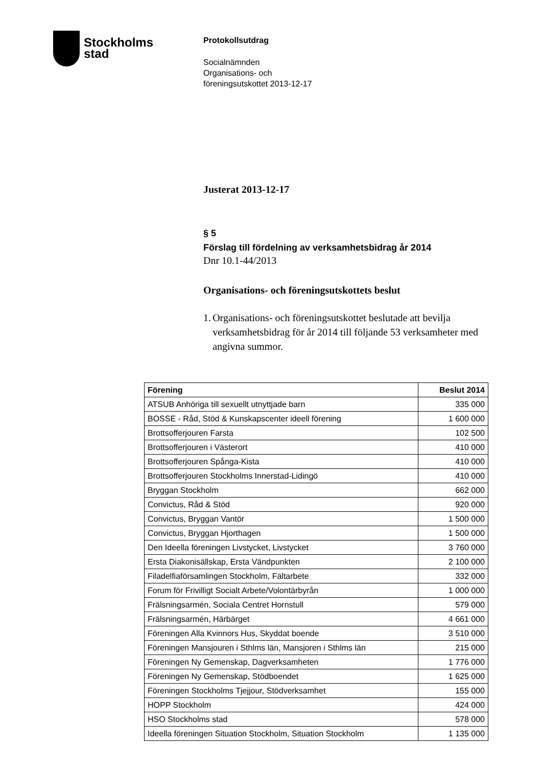Stockholms
stad
Protokollsutdrag
Socialnämnden
Organisations- och
föreningsutskottet 2013-12-17
Justerat 2013-12-17
§ 5
Förslag till fördelning av verksamhetsbidrag år 2014
Dnr 10.1-44/2013
Organisations- och föreningsutskottets beslut
1. Organisations- och föreningsutskottet beslutade att bevilja verksamhetsbidrag för år 2014 till följande 53 verksamheter med angivna summor.
| Förening | Beslut 2014 |
| --- | --- |
| ATSUB Anhöriga till sexuellt utnyttjade barn | 335 000 |
| BOSSE - Råd, Stöd & Kunskapscenter ideell förening | 1 600 000 |
| Brottsofferjouren Farsta | 102 500 |
| Brottsofferjouren i Västerort | 410 000 |
| Brottsofferjouren Spånga-Kista | 410 000 |
| Brottsofferjouren Stockholms Innerstad-Lidingö | 410 000 |
| Bryggan Stockholm | 662 000 |
| Convictus, Råd & Stöd | 920 000 |
| Convictus, Bryggan Vantör | 1 500 000 |
| Convictus, Bryggan Hjorthagen | 1 500 000 |
| Den Ideella föreningen Livstycket, Livstycket | 3 760 000 |
| Ersta Diakonisällskap, Ersta Vändpunkten | 2 100 000 |
| Filadelfiaförsamlingen Stockholm, Fältarbete | 332 000 |
| Forum för Frivilligt Socialt Arbete/Volontärbyrån | 1 000 000 |
| Frälsningsarmén, Sociala Centret Hornstull | 579 000 |
| Frälsningsarmén, Härbärget | 4 661 000 |
| Föreningen Alla Kvinnors Hus, Skyddat boende | 3 510 000 |
| Föreningen Mansjouren i Sthlms län, Mansjoren i Sthlms län | 215 000 |
| Föreningen Ny Gemenskap, Dagverksamheten | 1 776 000 |
| Föreningen Ny Gemenskap, Stödboendet | 1 625 000 |
| Föreningen Stockholms Tjejjour, Stödverksamhet | 155 000 |
| HOPP Stockholm | 424 000 |
| HSO Stockholms stad | 578 000 |
| Ideella föreningen Situation Stockholm, Situation Stockholm | 1 135 000 |